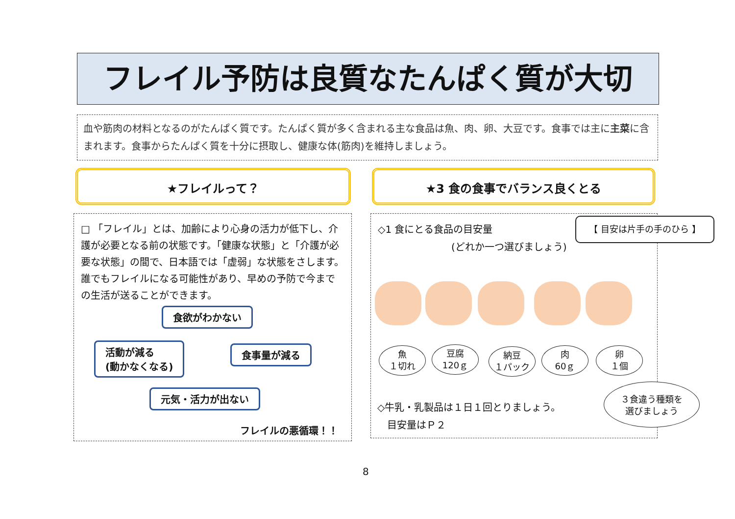フレイル予防は良質なたんぱく質が大切
血や筋肉の材料となるのがたんぱく質です。たんぱく質が多く含まれる主な食品は魚、肉、卵、大豆です。食事では主に主菜に含まれます。食事からたんぱく質を十分に摂取し、健康な体(筋肉)を維持しましょう。
★フレイルって？ ★3 食の食事でバランス良くとる
□ 「フレイル」とは、加齢により心身の活力が低下し、介護が必要となる前の状態です。「健康な状態」と「介護が必要な状態」の間で、日本語では「虚弱」な状態をさします。誰でもフレイルになる可能性があり、早めの予防で今までの生活が送ることができます。
食欲がわかない
食事量が減る
活動が減る
(動かなくなる)
元気・活力が出ない
フレイルの悪循環！！
◇1 食にとる食品の目安量
(どれか一つ選びましょう)
【 目安は片手の手のひら 】
魚
１切れ
豆腐
120ｇ
納豆
１パック
肉
60ｇ
卵
１個
◇牛乳・乳製品は１日１回とりましょう。
　目安量はＰ２
３食違う種類を
選びましょう
8